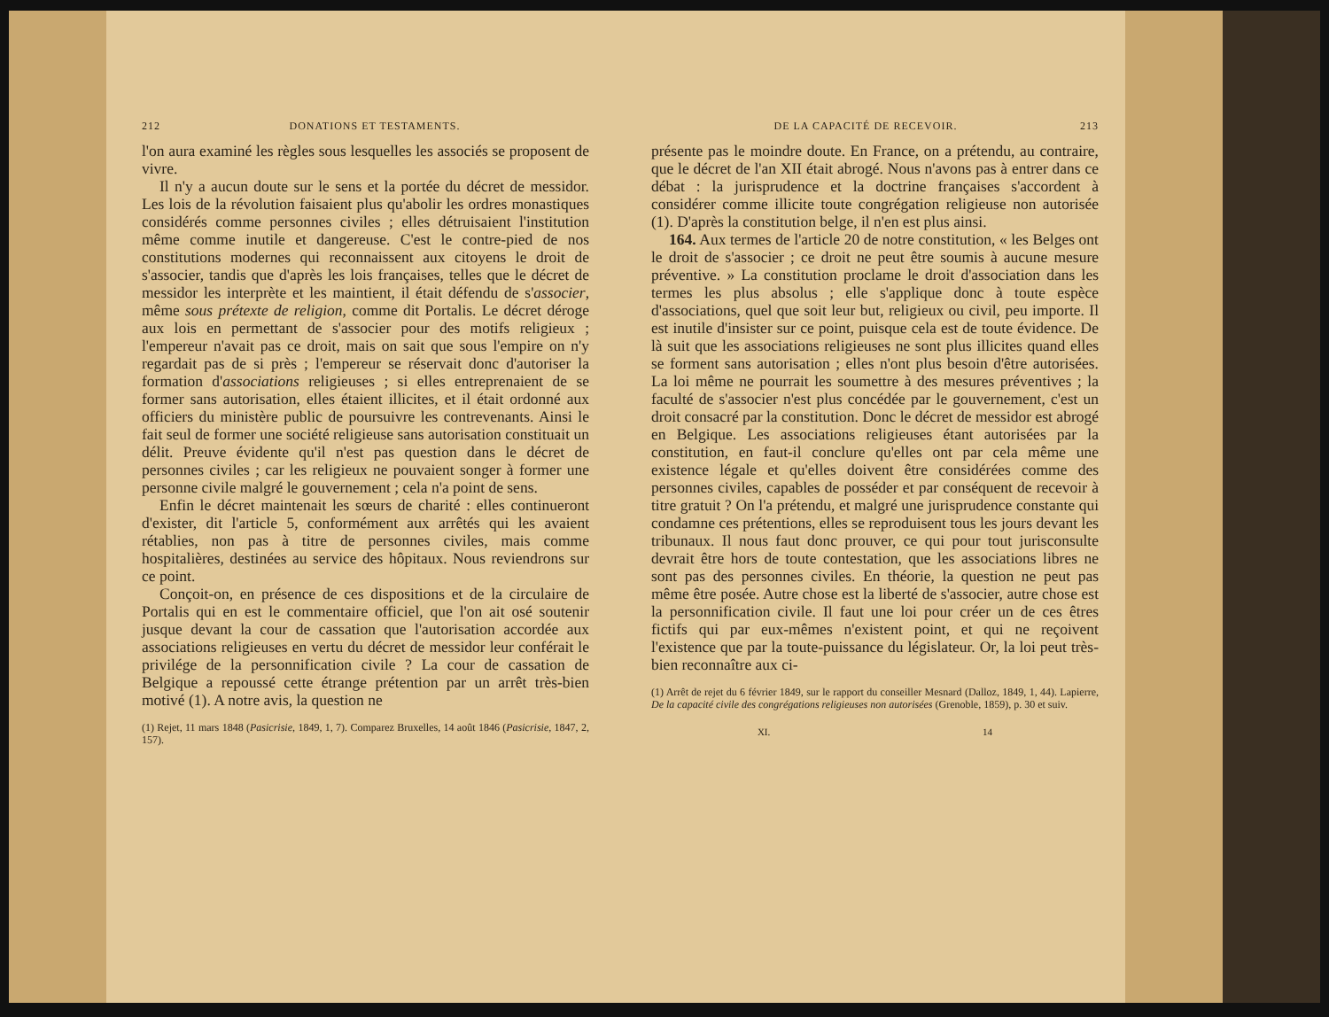212 DONATIONS ET TESTAMENTS.
l'on aura examiné les règles sous lesquelles les associés se proposent de vivre.
Il n'y a aucun doute sur le sens et la portée du décret de messidor. Les lois de la révolution faisaient plus qu'abolir les ordres monastiques considérés comme personnes civiles ; elles détruisaient l'institution même comme inutile et dangereuse. C'est le contre-pied de nos constitutions modernes qui reconnaissent aux citoyens le droit de s'associer, tandis que d'après les lois françaises, telles que le décret de messidor les interprète et les maintient, il était défendu de s'associer, même sous prétexte de religion, comme dit Portalis. Le décret déroge aux lois en permettant de s'associer pour des motifs religieux ; l'empereur n'avait pas ce droit, mais on sait que sous l'empire on n'y regardait pas de si près ; l'empereur se réservait donc d'autoriser la formation d'associations religieuses ; si elles entreprenaient de se former sans autorisation, elles étaient illicites, et il était ordonné aux officiers du ministère public de poursuivre les contrevenants. Ainsi le fait seul de former une société religieuse sans autorisation constituait un délit. Preuve évidente qu'il n'est pas question dans le décret de personnes civiles ; car les religieux ne pouvaient songer à former une personne civile malgré le gouvernement ; cela n'a point de sens.
Enfin le décret maintenait les sœurs de charité : elles continueront d'exister, dit l'article 5, conformément aux arrêtés qui les avaient rétablies, non pas à titre de personnes civiles, mais comme hospitalières, destinées au service des hôpitaux. Nous reviendrons sur ce point.
Conçoit-on, en présence de ces dispositions et de la circulaire de Portalis qui en est le commentaire officiel, que l'on ait osé soutenir jusque devant la cour de cassation que l'autorisation accordée aux associations religieuses en vertu du décret de messidor leur conférait le privilége de la personnification civile ? La cour de cassation de Belgique a repoussé cette étrange prétention par un arrêt très-bien motivé (1). A notre avis, la question ne
(1) Rejet, 11 mars 1848 (Pasicrisie, 1849, 1, 7). Comparez Bruxelles, 14 août 1846 (Pasicrisie, 1847, 2, 157).
DE LA CAPACITÉ DE RECEVOIR. 213
présente pas le moindre doute. En France, on a prétendu, au contraire, que le décret de l'an XII était abrogé. Nous n'avons pas à entrer dans ce débat : la jurisprudence et la doctrine françaises s'accordent à considérer comme illicite toute congrégation religieuse non autorisée (1). D'après la constitution belge, il n'en est plus ainsi.
164. Aux termes de l'article 20 de notre constitution, « les Belges ont le droit de s'associer ; ce droit ne peut être soumis à aucune mesure préventive. » La constitution proclame le droit d'association dans les termes les plus absolus ; elle s'applique donc à toute espèce d'associations, quel que soit leur but, religieux ou civil, peu importe. Il est inutile d'insister sur ce point, puisque cela est de toute évidence. De là suit que les associations religieuses ne sont plus illicites quand elles se forment sans autorisation ; elles n'ont plus besoin d'être autorisées. La loi même ne pourrait les soumettre à des mesures préventives ; la faculté de s'associer n'est plus concédée par le gouvernement, c'est un droit consacré par la constitution. Donc le décret de messidor est abrogé en Belgique. Les associations religieuses étant autorisées par la constitution, en faut-il conclure qu'elles ont par cela même une existence légale et qu'elles doivent être considérées comme des personnes civiles, capables de posséder et par conséquent de recevoir à titre gratuit ? On l'a prétendu, et malgré une jurisprudence constante qui condamne ces prétentions, elles se reproduisent tous les jours devant les tribunaux. Il nous faut donc prouver, ce qui pour tout jurisconsulte devrait être hors de toute contestation, que les associations libres ne sont pas des personnes civiles. En théorie, la question ne peut pas même être posée. Autre chose est la liberté de s'associer, autre chose est la personnification civile. Il faut une loi pour créer un de ces êtres fictifs qui par eux-mêmes n'existent point, et qui ne reçoivent l'existence que par la toute-puissance du législateur. Or, la loi peut très-bien reconnaître aux ci-
(1) Arrêt de rejet du 6 février 1849, sur le rapport du conseiller Mesnard (Dalloz, 1849, 1, 44). Lapierre, De la capacité civile des congrégations religieuses non autorisées (Grenoble, 1859), p. 30 et suiv.
XI. 14